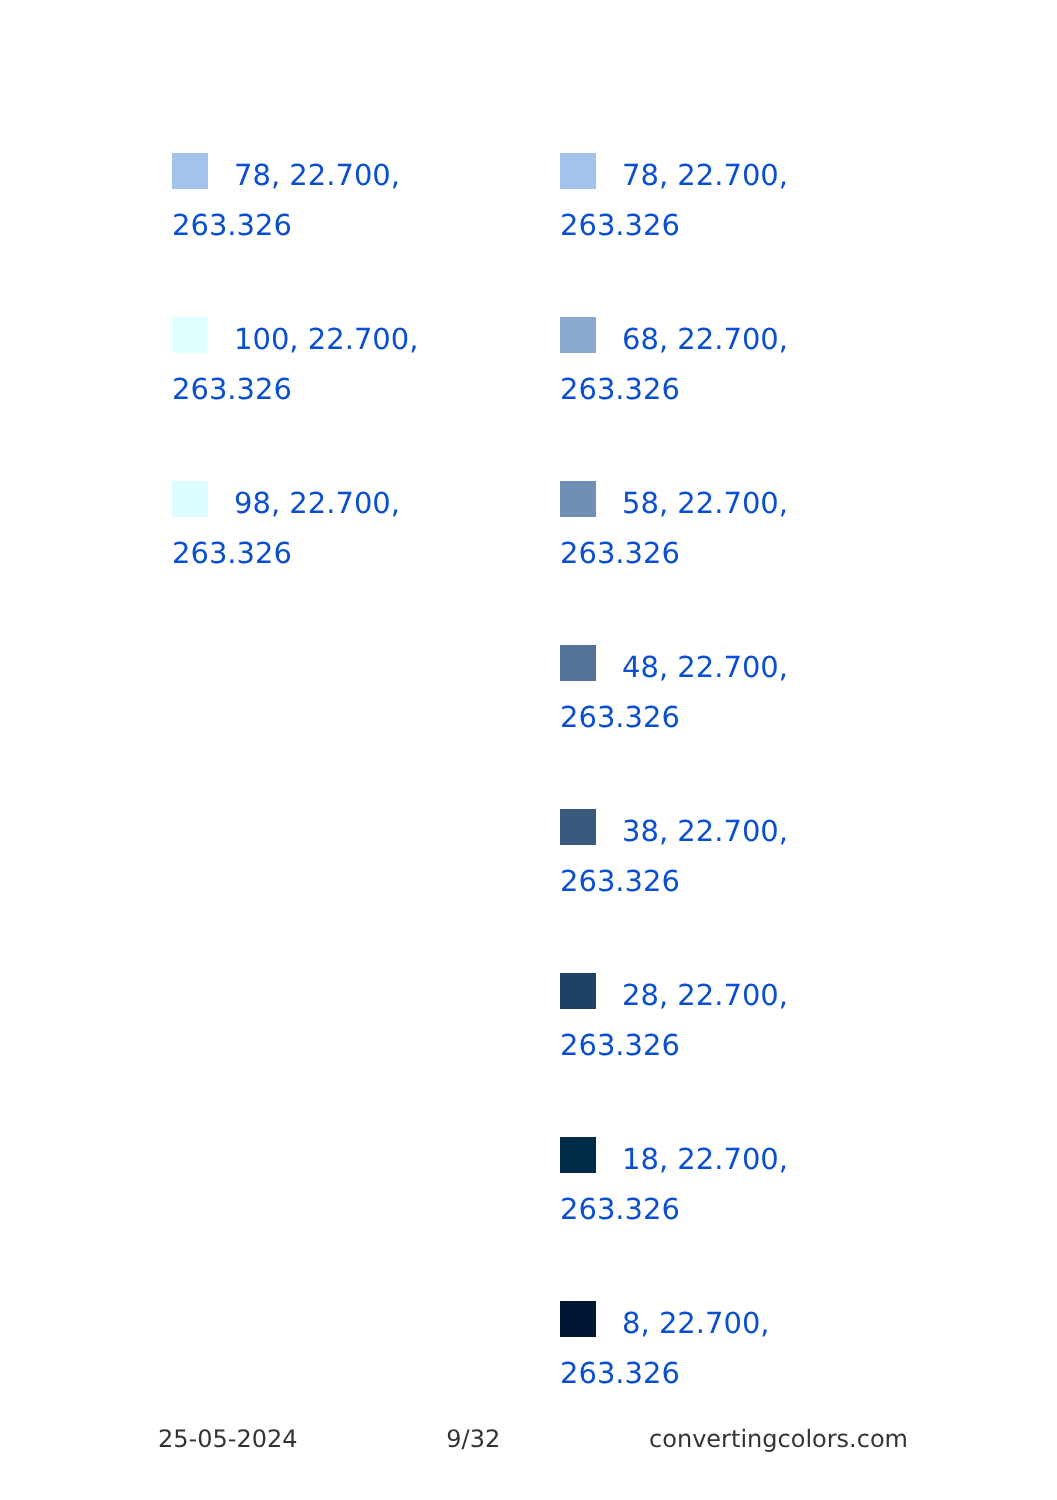78, 22.700, 263.326
100, 22.700, 263.326
98, 22.700, 263.326
78, 22.700, 263.326
68, 22.700, 263.326
58, 22.700, 263.326
48, 22.700, 263.326
38, 22.700, 263.326
28, 22.700, 263.326
18, 22.700, 263.326
8, 22.700, 263.326
25-05-2024 9/32 convertingcolors.com